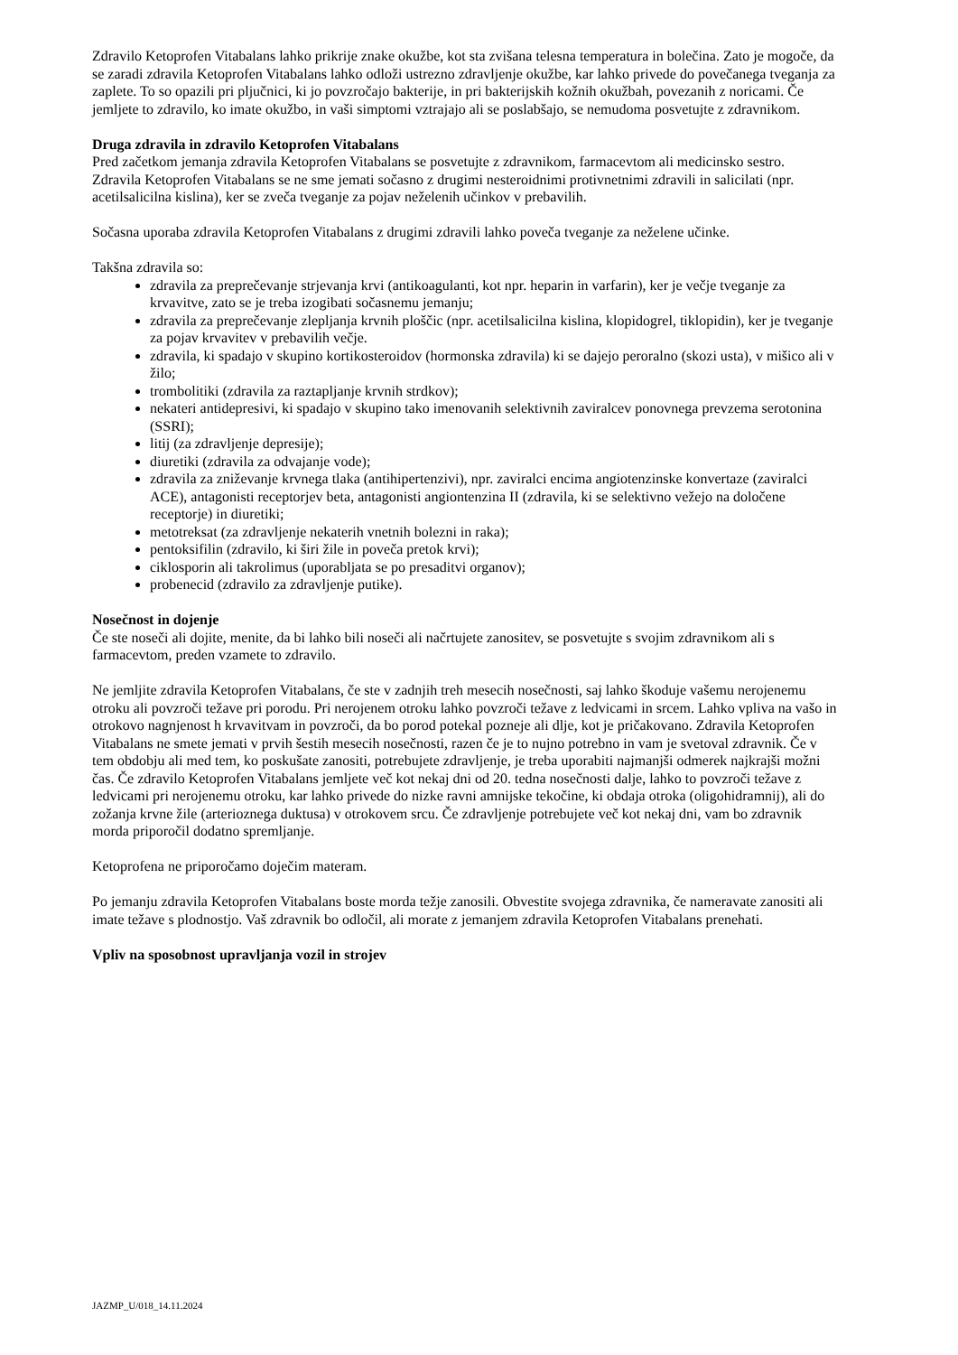Zdravilo Ketoprofen Vitabalans lahko prikrije znake okužbe, kot sta zvišana telesna temperatura in bolečina. Zato je mogoče, da se zaradi zdravila Ketoprofen Vitabalans lahko odloži ustrezno zdravljenje okužbe, kar lahko privede do povečanega tveganja za zaplete. To so opazili pri pljučnici, ki jo povzročajo bakterije, in pri bakterijskih kožnih okužbah, povezanih z noricami. Če jemljete to zdravilo, ko imate okužbo, in vaši simptomi vztrajajo ali se poslabšajo, se nemudoma posvetujte z zdravnikom.
Druga zdravila in zdravilo Ketoprofen Vitabalans
Pred začetkom jemanja zdravila Ketoprofen Vitabalans se posvetujte z zdravnikom, farmacevtom ali medicinsko sestro.
Zdravila Ketoprofen Vitabalans se ne sme jemati sočasno z drugimi nesteroidnimi protivnetnimi zdravili in salicilati (npr. acetilsalicilna kislina), ker se zveča tveganje za pojav neželenih učinkov v prebavilih.
Sočasna uporaba zdravila Ketoprofen Vitabalans z drugimi zdravili lahko poveča tveganje za neželene učinke.
Takšna zdravila so:
zdravila za preprečevanje strjevanja krvi (antikoagulanti, kot npr. heparin in varfarin), ker je večje tveganje za krvavitve, zato se je treba izogibati sočasnemu jemanju;
zdravila za preprečevanje zlepljanja krvnih ploščic (npr. acetilsalicilna kislina, klopidogrel, tiklopidin), ker je tveganje za pojav krvavitev v prebavilih večje.
zdravila, ki spadajo v skupino kortikosteroidov (hormonska zdravila) ki se dajejo peroralno (skozi usta), v mišico ali v žilo;
trombolitiki (zdravila za raztapljanje krvnih strdkov);
nekateri antidepresivi, ki spadajo v skupino tako imenovanih selektivnih zaviralcev ponovnega prevzema serotonina (SSRI);
litij (za zdravljenje depresije);
diuretiki (zdravila za odvajanje vode);
zdravila za zniževanje krvnega tlaka (antihipertenzivi), npr. zaviralci encima angiotenzinske konvertaze (zaviralci ACE), antagonisti receptorjev beta, antagonisti angiontenzina II (zdravila, ki se selektivno vežejo na določene receptorje) in diuretiki;
metotreksat (za zdravljenje nekaterih vnetnih bolezni in raka);
pentoksifilin (zdravilo, ki širi žile in poveča pretok krvi);
ciklosporin ali takrolimus (uporabljata se po presaditvi organov);
probenecid (zdravilo za zdravljenje putike).
Nosečnost in dojenje
Če ste noseči ali dojite, menite, da bi lahko bili noseči ali načrtujete zanositev, se posvetujte s svojim zdravnikom ali s farmacevtom, preden vzamete to zdravilo.
Ne jemljite zdravila Ketoprofen Vitabalans, če ste v zadnjih treh mesecih nosečnosti, saj lahko škoduje vašemu nerojenemu otroku ali povzroči težave pri porodu. Pri nerojenem otroku lahko povzroči težave z ledvicami in srcem. Lahko vpliva na vašo in otrokovo nagnjenost h krvavitvam in povzroči, da bo porod potekal pozneje ali dlje, kot je pričakovano. Zdravila Ketoprofen Vitabalans ne smete jemati v prvih šestih mesecih nosečnosti, razen če je to nujno potrebno in vam je svetoval zdravnik. Če v tem obdobju ali med tem, ko poskušate zanositi, potrebujete zdravljenje, je treba uporabiti najmanjši odmerek najkrajši možni čas. Če zdravilo Ketoprofen Vitabalans jemljete več kot nekaj dni od 20. tedna nosečnosti dalje, lahko to povzroči težave z ledvicami pri nerojenemu otroku, kar lahko privede do nizke ravni amnijske tekočine, ki obdaja otroka (oligohidramnij), ali do zožanja krvne žile (arterioznega duktusa) v otrokovem srcu. Če zdravljenje potrebujete več kot nekaj dni, vam bo zdravnik morda priporočil dodatno spremljanje.
Ketoprofena ne priporočamo doječim materam.
Po jemanju zdravila Ketoprofen Vitabalans boste morda težje zanosili. Obvestite svojega zdravnika, če nameravate zanositi ali imate težave s plodnostjo. Vaš zdravnik bo odločil, ali morate z jemanjem zdravila Ketoprofen Vitabalans prenehati.
Vpliv na sposobnost upravljanja vozil in strojev
JAZMP_U/018_14.11.2024